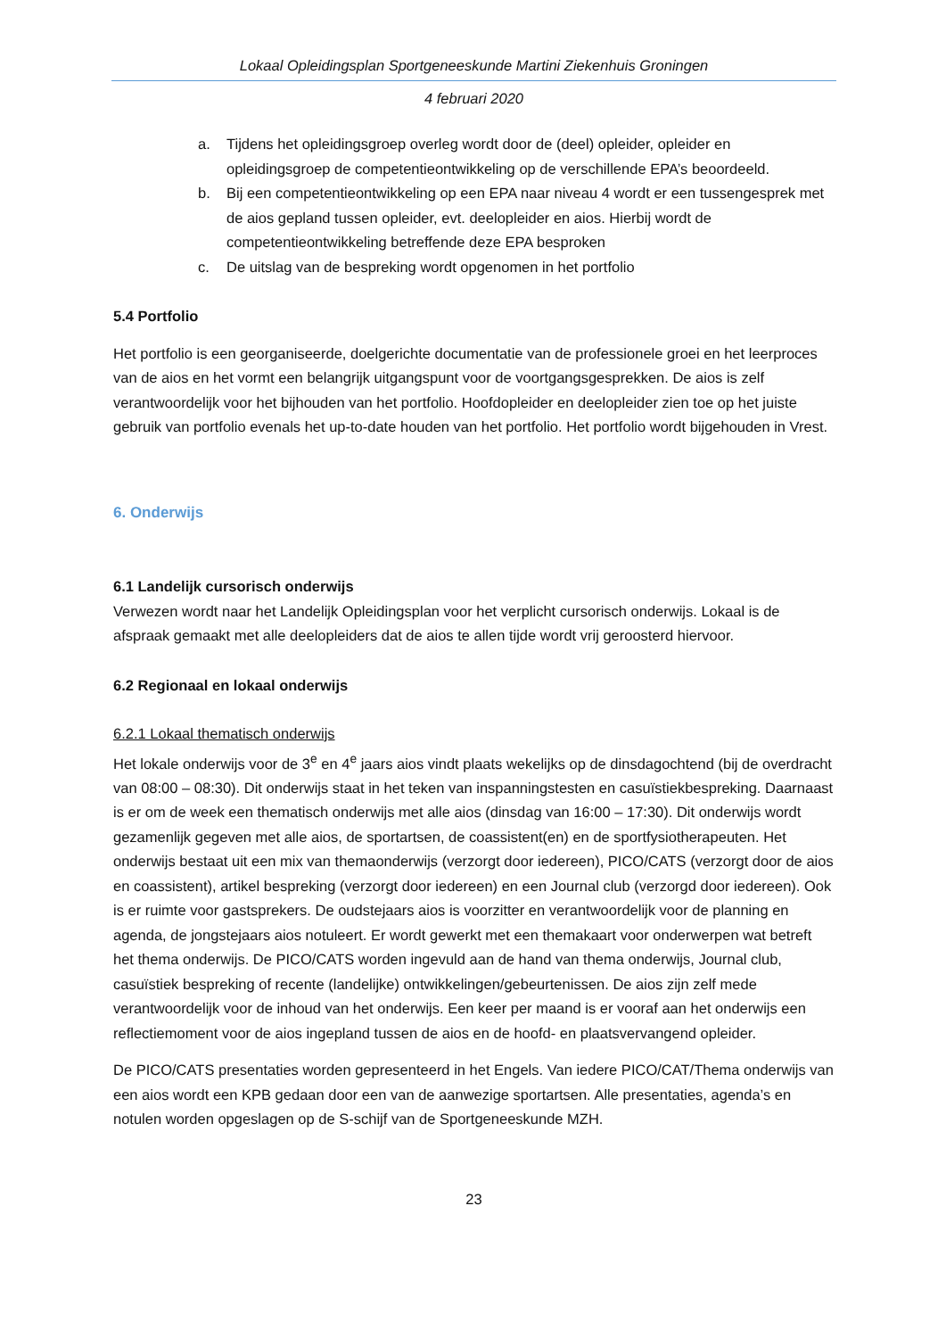Lokaal Opleidingsplan Sportgeneeskunde Martini Ziekenhuis Groningen
4 februari 2020
a. Tijdens het opleidingsgroep overleg wordt door de (deel) opleider, opleider en opleidingsgroep de competentieontwikkeling op de verschillende EPA’s beoordeeld.
b. Bij een competentieontwikkeling op een EPA naar niveau 4 wordt er een tussengesprek met de aios gepland tussen opleider, evt. deelopleider en aios. Hierbij wordt de competentieontwikkeling betreffende deze EPA besproken
c. De uitslag van de bespreking wordt opgenomen in het portfolio
5.4 Portfolio
Het portfolio is een georganiseerde, doelgerichte documentatie van de professionele groei en het leerproces van de aios en het vormt een belangrijk uitgangspunt voor de voortgangsgesprekken. De aios is zelf verantwoordelijk voor het bijhouden van het portfolio. Hoofdopleider en deelopleider zien toe op het juiste gebruik van portfolio evenals het up-to-date houden van het portfolio. Het portfolio wordt bijgehouden in Vrest.
6. Onderwijs
6.1 Landelijk cursorisch onderwijs
Verwezen wordt naar het Landelijk Opleidingsplan voor het verplicht cursorisch onderwijs. Lokaal is de afspraak gemaakt met alle deelopleiders dat de aios te allen tijde wordt vrij geroosterd hiervoor.
6.2 Regionaal en lokaal onderwijs
6.2.1 Lokaal thematisch onderwijs
Het lokale onderwijs voor de 3<sup>e</sup> en 4<sup>e</sup> jaars aios vindt plaats wekelijks op de dinsdagochtend (bij de overdracht van 08:00 – 08:30). Dit onderwijs staat in het teken van inspanningstesten en casuïstiekbespreking. Daarnaast is er om de week een thematisch onderwijs met alle aios (dinsdag van 16:00 – 17:30). Dit onderwijs wordt gezamenlijk gegeven met alle aios, de sportartsen, de coassistent(en) en de sportfysiotherapeuten. Het onderwijs bestaat uit een mix van themaonderwijs (verzorgt door iedereen), PICO/CATS (verzorgt door de aios en coassistent), artikel bespreking (verzorgt door iedereen) en een Journal club (verzorgd door iedereen). Ook is er ruimte voor gastsprekers. De oudstejaars aios is voorzitter en verantwoordelijk voor de planning en agenda, de jongstejaars aios notuleert. Er wordt gewerkt met een themakaart voor onderwerpen wat betreft het thema onderwijs. De PICO/CATS worden ingevuld aan de hand van thema onderwijs, Journal club, casuïstiek bespreking of recente (landelijke) ontwikkelingen/gebeurtenissen. De aios zijn zelf mede verantwoordelijk voor de inhoud van het onderwijs. Een keer per maand is er vooraf aan het onderwijs een reflectiemoment voor de aios ingepland tussen de aios en de hoofd- en plaatsvervangend opleider.
De PICO/CATS presentaties worden gepresenteerd in het Engels. Van iedere PICO/CAT/Thema onderwijs van een aios wordt een KPB gedaan door een van de aanwezige sportartsen. Alle presentaties, agenda’s en notulen worden opgeslagen op de S-schijf van de Sportgeneeskunde MZH.
23